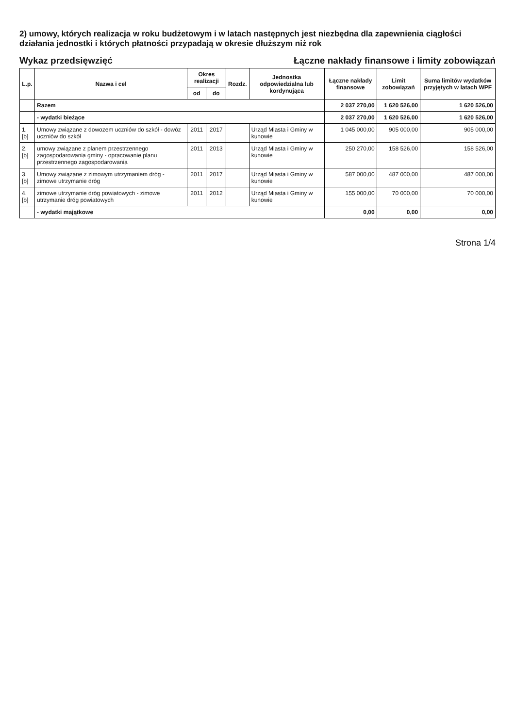2) umowy, których realizacja w roku budżetowym i w latach następnych jest niezbędna dla zapewnienia ciągłości działania jednostki i których płatności przypadają w okresie dłuższym niż rok
Wykaz przedsięwzięć
Łączne nakłady finansowe i limity zobowiązań
| L.p. | Nazwa i cel | Okres realizacji | | Rozdz. | Jednostka odpowiedzialna lub kordynująca | Łączne nakłady finansowe | Limit zobowiązań | Suma limitów wydatków przyjętych w latach WPF |
| --- | --- | --- | --- | --- | --- | --- | --- | --- |
| | | od | do | | | | | |
| | Razem | | | | | 2 037 270,00 | 1 620 526,00 | 1 620 526,00 |
| | - wydatki bieżące | | | | | 2 037 270,00 | 1 620 526,00 | 1 620 526,00 |
| 1.[b] | Umowy związane z dowozem uczniów do szkół - dowóz uczniów do szkół | 2011 | 2017 | | Urząd Miasta i Gminy w kunowie | 1 045 000,00 | 905 000,00 | 905 000,00 |
| 2.[b] | umowy związane z planem przestrzennego zagospodarowania gminy - opracowanie planu przestrzennego zagospodarowania | 2011 | 2013 | | Urząd Miasta i Gminy w kunowie | 250 270,00 | 158 526,00 | 158 526,00 |
| 3.[b] | Umowy związane z zimowym utrzymaniem dróg - zimowe utrzymanie dróg | 2011 | 2017 | | Urząd Miasta i Gminy w kunowie | 587 000,00 | 487 000,00 | 487 000,00 |
| 4.[b] | zimowe utrzymanie dróg powiatowych - zimowe utrzymanie dróg powiatowych | 2011 | 2012 | | Urząd Miasta i Gminy w kunowie | 155 000,00 | 70 000,00 | 70 000,00 |
| | - wydatki majątkowe | | | | | 0,00 | 0,00 | 0,00 |
Strona 1/4